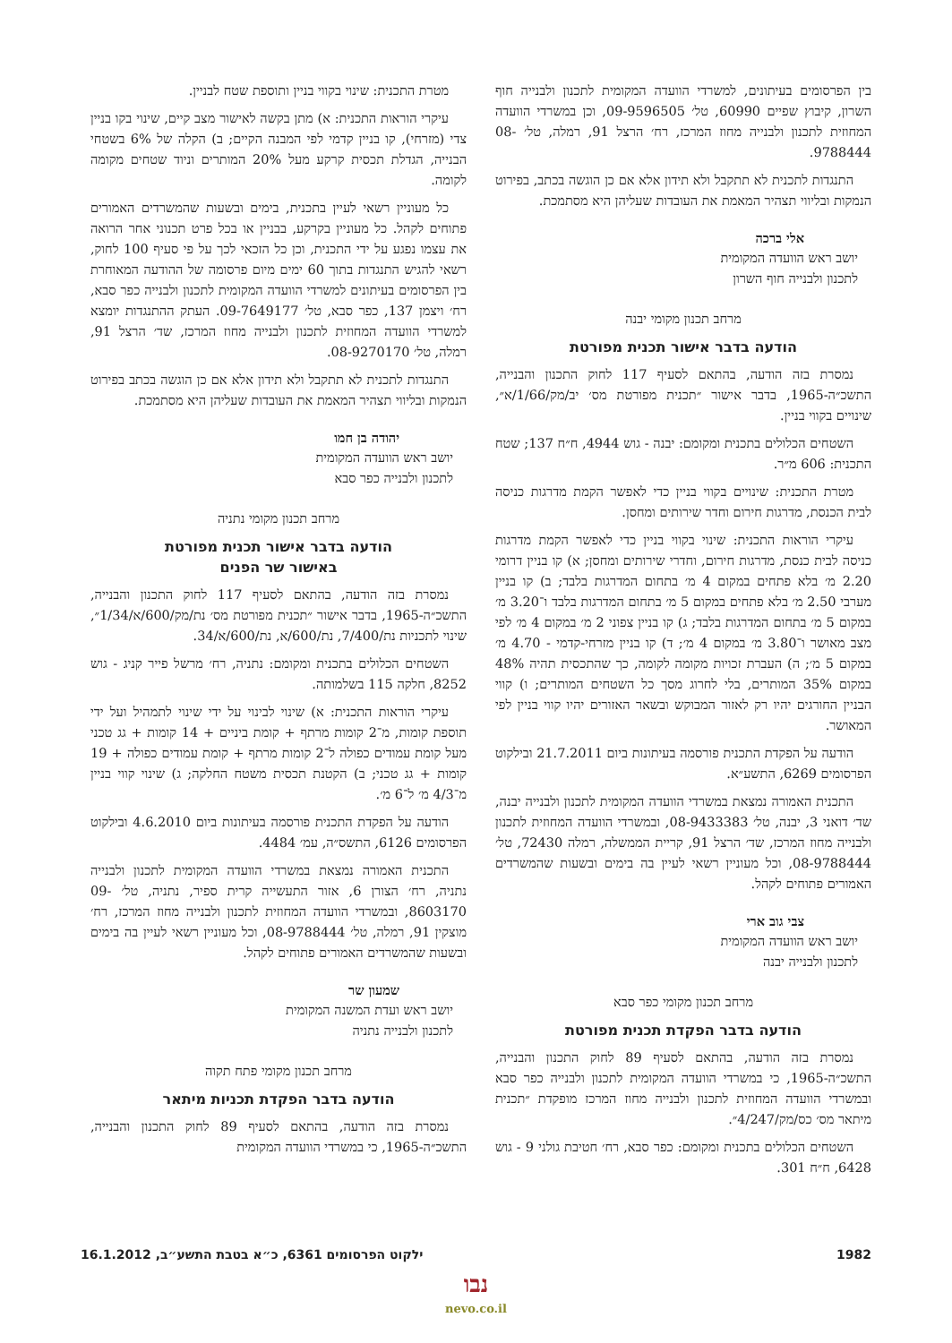בין הפרסומים בעיתונים, למשרדי הוועדה המקומית לתכנון ולבנייה חוף השרון, קיבוץ שפיים 60990, טל׳ 09-9596505, וכן במשרדי הוועדה המחוזית לתכנון ולבנייה מחוז המרכז, רח׳ הרצל 91, רמלה, טל׳ 08-9788444.
התנגדות לתכנית לא תתקבל ולא תידון אלא אם כן הוגשה בכתב, בפירוט הנמקות ובליווי תצהיר המאמת את העובדות שעליהן היא מסתמכת.
אלי ברכה
יושב ראש הוועדה המקומית
לתכנון ולבנייה חוף השרון
מרחב תכנון מקומי יבנה
הודעה בדבר אישור תכנית מפורטת
נמסרת בזה הודעה, בהתאם לסעיף 117 לחוק התכנון והבנייה, התשכ״ה-1965, בדבר אישור ״תכנית מפורטת מס׳ יב/מק/1/66/א״, שינויים בקווי בניין.
השטחים הכלולים בתכנית ומקומם: יבנה - גוש 4944, ח״ח 137; שטח התכנית: 606 מ״ר.
מטרת התכנית: שינויים בקווי בניין כדי לאפשר הקמת מדרגות כניסה לבית הכנסת, מדרגות חירום וחדר שירותים ומחסן.
עיקרי הוראות התכנית: שינוי בקווי בניין כדי לאפשר הקמת מדרגות כניסה לבית כנסת, מדרגות חירום, וחדרי שירותים ומחסן; א) קו בניין דרומי 2.20 מ׳ בלא פתחים במקום 4 מ׳ בתחום המדרגות בלבד; ב) קו בניין מערבי 2.50 מ׳ בלא פתחים במקום 5 מ׳ בתחום המדרגות בלבד ו־3.20 מ׳ במקום 5 מ׳ בתחום המדרגות בלבד; ג) קו בניין צפוני 2 מ׳ במקום 4 מ׳ לפי מצב מאושר ו־3.80 מ׳ במקום 4 מ׳; ד) קו בניין מזרחי-קדמי - 4.70 מ׳ במקום 5 מ׳; ה) העברת זכויות מקומה לקומה, כך שהתכסית תהיה 48% במקום 35% המותרים, בלי לחרוג מסך כל השטחים המותרים; ו) קווי הבניין החורגים יהיו רק לאזור המבוקש ובשאר האזורים יהיו קווי בניין לפי המאושר.
הודעה על הפקדת התכנית פורסמה בעיתונות ביום 21.7.2011 ובילקוט הפרסומים 6269, התשע״א.
התכנית האמורה נמצאת במשרדי הוועדה המקומית לתכנון ולבנייה יבנה, שד׳ דואני 3, יבנה, טל׳ 08-9433383, ובמשרדי הוועדה המחוזית לתכנון ולבנייה מחוז המרכז, שד׳ הרצל 91, קריית הממשלה, רמלה 72430, טל׳ 08-9788444, וכל מעוניין רשאי לעיין בה בימים ובשעות שהמשרדים האמורים פתוחים לקהל.
צבי גוב ארי
יושב ראש הוועדה המקומית
לתכנון ולבנייה יבנה
מרחב תכנון מקומי כפר סבא
הודעה בדבר הפקדת תכנית מפורטת
נמסרת בזה הודעה, בהתאם לסעיף 89 לחוק התכנון והבנייה, התשכ״ה-1965, כי במשרדי הוועדה המקומית לתכנון ולבנייה כפר סבא ובמשרדי הוועדה המחוזית לתכנון ולבנייה מחוז המרכז מופקדת ״תכנית מיתאר מס׳ כס/מק/4/247״.
השטחים הכלולים בתכנית ומקומם: כפר סבא, רח׳ חטיבת גולני 9 - גוש 6428, ח״ח 301.
מטרת התכנית: שינוי בקווי בניין ותוספת שטח לבניין.
עיקרי הוראות התכנית: א) מתן בקשה לאישור מצב קיים, שינוי בקו בניין צדי (מזרחי), קו בניין קדמי לפי המבנה הקיים; ב) הקלה של 6% בשטחי הבנייה, הגדלת תכסית קרקע מעל 20% המותרים וניוד שטחים מקומה לקומה.
כל מעוניין רשאי לעיין בתכנית, בימים ובשעות שהמשרדים האמורים פתוחים לקהל. כל מעוניין בקרקע, בבניין או בכל פרט תכנוני אחר הרואה את עצמו נפגע על ידי התכנית, וכן כל הזכאי לכך על פי סעיף 100 לחוק, רשאי להגיש התנגדות בתוך 60 ימים מיום פרסומה של ההודעה המאוחרת בין הפרסומים בעיתונים למשרדי הוועדה המקומית לתכנון ולבנייה כפר סבא, רח׳ ויצמן 137, כפר סבא, טל׳ 09-7649177. העתק ההתנגדות יומצא למשרדי הוועדה המחוזית לתכנון ולבנייה מחוז המרכז, שד׳ הרצל 91, רמלה, טל׳ 08-9270170.
התנגדות לתכנית לא תתקבל ולא תידון אלא אם כן הוגשה בכתב בפירוט הנמקות ובליווי תצהיר המאמת את העובדות שעליהן היא מסתמכת.
יהודה בן חמו
יושב ראש הוועדה המקומית
לתכנון ולבנייה כפר סבא
מרחב תכנון מקומי נתניה
הודעה בדבר אישור תכנית מפורטת
באישור שר הפנים
נמסרת בזה הודעה, בהתאם לסעיף 117 לחוק התכנון והבנייה, התשכ״ה-1965, בדבר אישור ״תכנית מפורטת מס׳ נת/מק/600/א/1/34״, שינוי לתכניות נת/7/400, נת/600/א, נת/600/א/34.
השטחים הכלולים בתכנית ומקומם: נתניה, רח׳ מרשל פייר קניג - גוש 8252, חלקה 115 בשלמותה.
עיקרי הוראות התכנית: א) שינוי לבינוי על ידי שינוי לתמהיל ועל ידי תוספת קומות, מ־2 קומות מרתף + קומת ביניים + 14 קומות + גג טכני מעל קומת עמודים כפולה ל־2 קומות מרתף + קומת עמודים כפולה + 19 קומות + גג טכני; ב) הקטנת תכסית משטח החלקה; ג) שינוי קווי בניין מ־4/3 מ׳ ל־6 מ׳.
הודעה על הפקדת התכנית פורסמה בעיתונות ביום 4.6.2010 ובילקוט הפרסומים 6126, התשס״ה, עמ׳ 4484.
התכנית האמורה נמצאת במשרדי הוועדה המקומית לתכנון ולבנייה נתניה, רח׳ הצורן 6, אזור התעשייה קרית ספיר, נתניה, טל׳ 09-8603170, ובמשרדי הוועדה המחוזית לתכנון ולבנייה מחוז המרכז, רח׳ מוצקין 91, רמלה, טל׳ 08-9788444, וכל מעוניין רשאי לעיין בה בימים ובשעות שהמשרדים האמורים פתוחים לקהל.
שמעון שר
יושב ראש ועדת המשנה המקומית
לתכנון ולבנייה נתניה
מרחב תכנון מקומי פתח תקוה
הודעה בדבר הפקדת תכניות מיתאר
נמסרת בזה הודעה, בהתאם לסעיף 89 לחוק התכנון והבנייה, התשכ״ה-1965, כי במשרדי הוועדה המקומית
1982 ילקוט הפרסומים 6361, כ״א בטבת התשע״ב, 16.1.2012
נבו
nevo.co.il